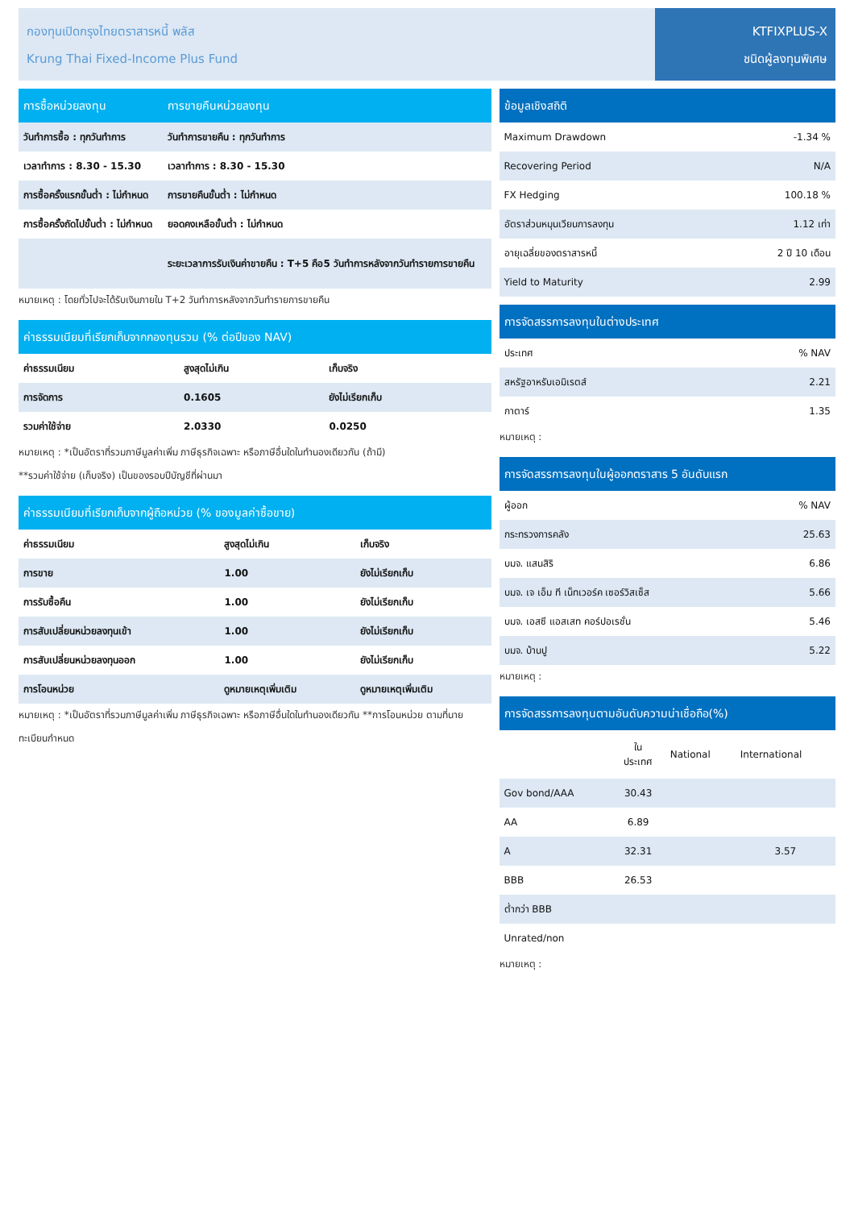กองทุนเปิดกรุงไทยตราสารหนี้ พลัส
Krung Thai Fixed-Income Plus Fund
KTFIXPLUS-X
ชนิดผู้ลงทุนพิเศษ
| การซื้อหน่วยลงทุน | การขายคืนหน่วยลงทุน |
| --- | --- |
| วันทำการซื้อ : ทุกวันทำการ | วันทำการขายคืน : ทุกวันทำการ |
| เวลาทำการ : 8.30 - 15.30 | เวลาทำการ : 8.30 - 15.30 |
| การซื้อครั้งแรกขั้นต่ำ : ไม่กำหนด | การขายคืนขั้นต่ำ : ไม่กำหนด |
| การซื้อครั้งถัดไปขั้นต่ำ : ไม่กำหนด | ยอดคงเหลือขั้นต่ำ : ไม่กำหนด |
| | ระยะเวลาการรับเงินค่าขายคืน : T+5 คือ5 วันทำการหลังจากวันทำรายการขายคืน |
หมายเหตุ : โดยทั่วไปจะได้รับเงินภายใน T+2 วันทำการหลังจากวันทำรายการขายคืน
| ค่าธรรมเนียมที่เรียกเก็บจากกองทุนรวม (% ต่อปีของ NAV) | | |
| --- | --- | --- |
| ค่าธรรมเนียม | สูงสุดไม่เกิน | เก็บจริง |
| การจัดการ | 0.1605 | ยังไม่เรียกเก็บ |
| รวมค่าใช้จ่าย | 2.0330 | 0.0250 |
หมายเหตุ : *เป็นอัตราที่รวมภาษีมูลค่าเพิ่ม ภาษีธุรกิจเฉพาะ หรือภาษีอื่นใดในทำนองเดียวกัน (ถ้ามี)
**รวมค่าใช้จ่าย (เก็บจริง) เป็นของรอบปีบัญชีที่ผ่านมา
| ค่าธรรมเนียมที่เรียกเก็บจากผู้ถือหน่วย (% ของมูลค่าซื้อขาย) | | |
| --- | --- | --- |
| ค่าธรรมเนียม | สูงสุดไม่เกิน | เก็บจริง |
| การขาย | 1.00 | ยังไม่เรียกเก็บ |
| การรับซื้อคืน | 1.00 | ยังไม่เรียกเก็บ |
| การสับเปลี่ยนหน่วยลงทุนเข้า | 1.00 | ยังไม่เรียกเก็บ |
| การสับเปลี่ยนหน่วยลงทุนออก | 1.00 | ยังไม่เรียกเก็บ |
| การโอนหน่วย | ดูหมายเหตุเพิ่มเติม | ดูหมายเหตุเพิ่มเติม |
หมายเหตุ : *เป็นอัตราที่รวมภาษีมูลค่าเพิ่ม ภาษีธุรกิจเฉพาะ หรือภาษีอื่นใดในทำนองเดียวกัน **การโอนหน่วย ตามที่นายทะเบียนกำหนด
| ข้อมูลเชิงสถิติ | |
| --- | --- |
| Maximum Drawdown | -1.34 % |
| Recovering Period | N/A |
| FX Hedging | 100.18 % |
| อัตราส่วนหมุนเวียนการลงทุน | 1.12 เท่า |
| อายุเฉลี่ยของตราสารหนี้ | 2 ปี 10 เดือน |
| Yield to Maturity | 2.99 |
| การจัดสรรการลงทุนในต่างประเทศ | |
| --- | --- |
| ประเทศ | % NAV |
| สหรัฐอาหรับเอมิเรตส์ | 2.21 |
| กาตาร์ | 1.35 |
หมายเหตุ :
| การจัดสรรการลงทุนในผู้ออกตราสาร 5 อันดับแรก | |
| --- | --- |
| ผู้ออก | % NAV |
| กระทรวงการคลัง | 25.63 |
| บมจ. แสนสิริ | 6.86 |
| บมจ. เจ เอ็ม ที เน็ทเวอร์ค เซอร์วิสเซ็ส | 5.66 |
| บมจ. เอสซี แอสเสท คอร์ปอเรชั่น | 5.46 |
| บมจ. บ้านปู | 5.22 |
หมายเหตุ :
| การจัดสรรการลงทุนตามอันดับความน่าเชื่อถือ(%) | | | |
| --- | --- | --- | --- |
| | ใน ประเทศ | National | International |
| Gov bond/AAA | 30.43 | | |
| AA | 6.89 | | |
| A | 32.31 | | 3.57 |
| BBB | 26.53 | | |
| ต่ำกว่า BBB | | | |
| Unrated/non | | | |
หมายเหตุ :